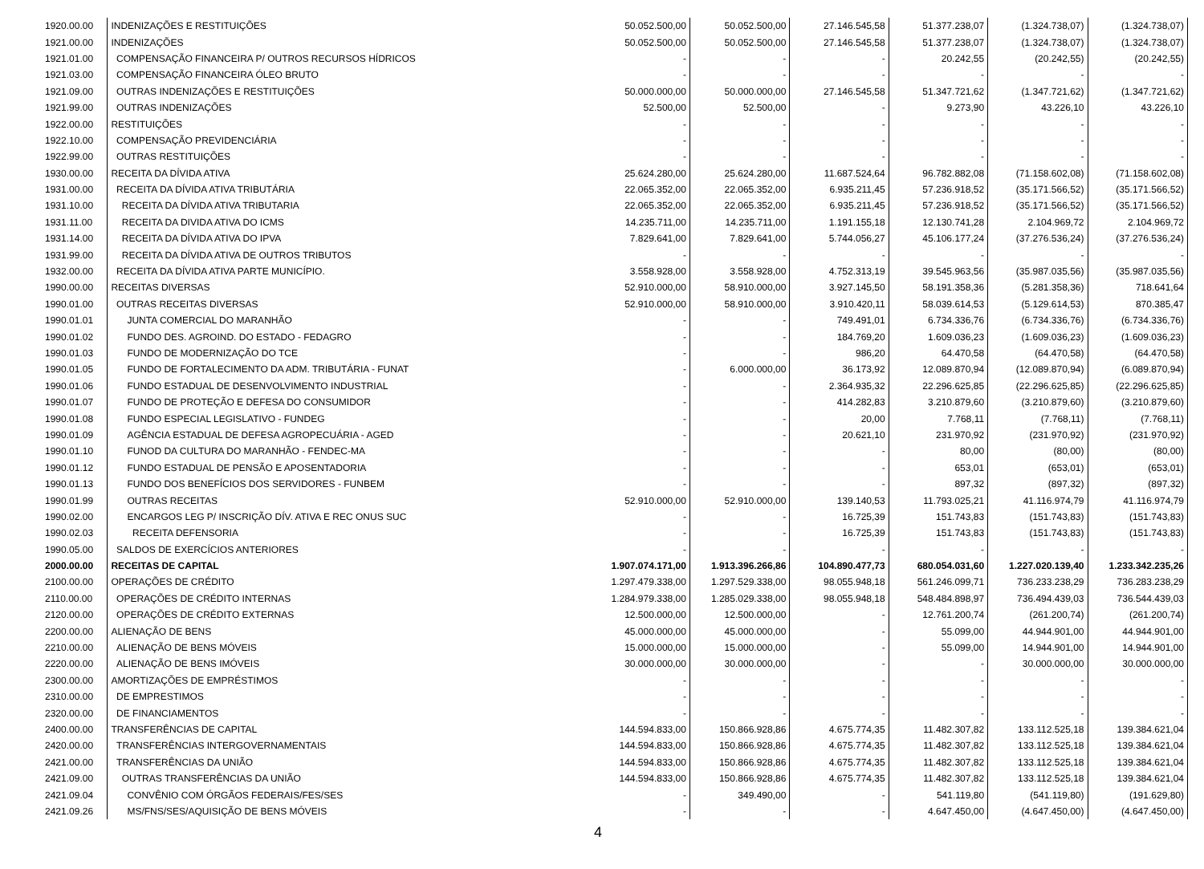| 1920.00.00 | INDENIZAÇÕES E RESTITUIÇÕES | 50.052.500,00 | 50.052.500,00 | 27.146.545,58 | 51.377.238,07 | (1.324.738,07) | (1.324.738,07) |
| 1921.00.00 | INDENIZAÇÕES | 50.052.500,00 | 50.052.500,00 | 27.146.545,58 | 51.377.238,07 | (1.324.738,07) | (1.324.738,07) |
| 1921.01.00 | COMPENSAÇÃO FINANCEIRA P/ OUTROS RECURSOS HÍDRICOS | - | - | - | 20.242,55 | (20.242,55) | (20.242,55) |
| 1921.03.00 | COMPENSAÇÃO FINANCEIRA ÓLEO BRUTO | - | - | - | - | - | - |
| 1921.09.00 | OUTRAS INDENIZAÇÕES E RESTITUIÇÕES | 50.000.000,00 | 50.000.000,00 | 27.146.545,58 | 51.347.721,62 | (1.347.721,62) | (1.347.721,62) |
| 1921.99.00 | OUTRAS INDENIZAÇÕES | 52.500,00 | 52.500,00 | - | 9.273,90 | 43.226,10 | 43.226,10 |
| 1922.00.00 | RESTITUIÇÕES | - | - | - | - | - | - |
| 1922.10.00 | COMPENSAÇÃO PREVIDENCIÁRIA | - | - | - | - | - | - |
| 1922.99.00 | OUTRAS RESTITUIÇÕES | - | - | - | - | - | - |
| 1930.00.00 | RECEITA DA DÍVIDA ATIVA | 25.624.280,00 | 25.624.280,00 | 11.687.524,64 | 96.782.882,08 | (71.158.602,08) | (71.158.602,08) |
| 1931.00.00 | RECEITA DA DÍVIDA ATIVA TRIBUTÁRIA | 22.065.352,00 | 22.065.352,00 | 6.935.211,45 | 57.236.918,52 | (35.171.566,52) | (35.171.566,52) |
| 1931.10.00 | RECEITA DA DÍVIDA ATIVA TRIBUTARIA | 22.065.352,00 | 22.065.352,00 | 6.935.211,45 | 57.236.918,52 | (35.171.566,52) | (35.171.566,52) |
| 1931.11.00 | RECEITA DA DIVIDA ATIVA DO ICMS | 14.235.711,00 | 14.235.711,00 | 1.191.155,18 | 12.130.741,28 | 2.104.969,72 | 2.104.969,72 |
| 1931.14.00 | RECEITA DA DÍVIDA ATIVA DO IPVA | 7.829.641,00 | 7.829.641,00 | 5.744.056,27 | 45.106.177,24 | (37.276.536,24) | (37.276.536,24) |
| 1931.99.00 | RECEITA DA DÍVIDA ATIVA DE OUTROS TRIBUTOS | - | - | - | - | - | - |
| 1932.00.00 | RECEITA DA DÍVIDA ATIVA PARTE MUNICÍPIO. | 3.558.928,00 | 3.558.928,00 | 4.752.313,19 | 39.545.963,56 | (35.987.035,56) | (35.987.035,56) |
| 1990.00.00 | RECEITAS DIVERSAS | 52.910.000,00 | 58.910.000,00 | 3.927.145,50 | 58.191.358,36 | (5.281.358,36) | 718.641,64 |
| 1990.01.00 | OUTRAS RECEITAS DIVERSAS | 52.910.000,00 | 58.910.000,00 | 3.910.420,11 | 58.039.614,53 | (5.129.614,53) | 870.385,47 |
| 1990.01.01 | JUNTA COMERCIAL DO MARANHÃO | - | - | 749.491,01 | 6.734.336,76 | (6.734.336,76) | (6.734.336,76) |
| 1990.01.02 | FUNDO DES. AGROIND. DO ESTADO - FEDAGRO | - | - | 184.769,20 | 1.609.036,23 | (1.609.036,23) | (1.609.036,23) |
| 1990.01.03 | FUNDO DE MODERNIZAÇÃO DO TCE | - | - | 986,20 | 64.470,58 | (64.470,58) | (64.470,58) |
| 1990.01.05 | FUNDO DE FORTALECIMENTO DA ADM. TRIBUTÁRIA - FUNAT | - | 6.000.000,00 | 36.173,92 | 12.089.870,94 | (12.089.870,94) | (6.089.870,94) |
| 1990.01.06 | FUNDO ESTADUAL DE DESENVOLVIMENTO INDUSTRIAL | - | - | 2.364.935,32 | 22.296.625,85 | (22.296.625,85) | (22.296.625,85) |
| 1990.01.07 | FUNDO DE PROTEÇÃO E DEFESA DO CONSUMIDOR | - | - | 414.282,83 | 3.210.879,60 | (3.210.879,60) | (3.210.879,60) |
| 1990.01.08 | FUNDO ESPECIAL LEGISLATIVO - FUNDEG | - | - | 20,00 | 7.768,11 | (7.768,11) | (7.768,11) |
| 1990.01.09 | AGÊNCIA ESTADUAL DE DEFESA AGROPECUÁRIA - AGED | - | - | 20.621,10 | 231.970,92 | (231.970,92) | (231.970,92) |
| 1990.01.10 | FUNOD DA CULTURA DO MARANHÃO - FENDEC-MA | - | - | - | 80,00 | (80,00) | (80,00) |
| 1990.01.12 | FUNDO ESTADUAL DE PENSÃO E APOSENTADORIA | - | - | - | 653,01 | (653,01) | (653,01) |
| 1990.01.13 | FUNDO DOS BENEFÍCIOS DOS SERVIDORES - FUNBEM | - | - | - | 897,32 | (897,32) | (897,32) |
| 1990.01.99 | OUTRAS RECEITAS | 52.910.000,00 | 52.910.000,00 | 139.140,53 | 11.793.025,21 | 41.116.974,79 | 41.116.974,79 |
| 1990.02.00 | ENCARGOS LEG P/ INSCRIÇÃO DÍV. ATIVA E REC ONUS SUC | - | - | 16.725,39 | 151.743,83 | (151.743,83) | (151.743,83) |
| 1990.02.03 | RECEITA DEFENSORIA | - | - | 16.725,39 | 151.743,83 | (151.743,83) | (151.743,83) |
| 1990.05.00 | SALDOS DE EXERCÍCIOS ANTERIORES | - | - | - | - | - | - |
| 2000.00.00 | RECEITAS DE CAPITAL | 1.907.074.171,00 | 1.913.396.266,86 | 104.890.477,73 | 680.054.031,60 | 1.227.020.139,40 | 1.233.342.235,26 |
| 2100.00.00 | OPERAÇÕES DE CRÉDITO | 1.297.479.338,00 | 1.297.529.338,00 | 98.055.948,18 | 561.246.099,71 | 736.233.238,29 | 736.283.238,29 |
| 2110.00.00 | OPERAÇÕES DE CRÉDITO INTERNAS | 1.284.979.338,00 | 1.285.029.338,00 | 98.055.948,18 | 548.484.898,97 | 736.494.439,03 | 736.544.439,03 |
| 2120.00.00 | OPERAÇÕES DE CRÉDITO EXTERNAS | 12.500.000,00 | 12.500.000,00 | - | 12.761.200,74 | (261.200,74) | (261.200,74) |
| 2200.00.00 | ALIENAÇÃO DE BENS | 45.000.000,00 | 45.000.000,00 | - | 55.099,00 | 44.944.901,00 | 44.944.901,00 |
| 2210.00.00 | ALIENAÇÃO DE BENS MÓVEIS | 15.000.000,00 | 15.000.000,00 | - | 55.099,00 | 14.944.901,00 | 14.944.901,00 |
| 2220.00.00 | ALIENAÇÃO DE BENS IMÓVEIS | 30.000.000,00 | 30.000.000,00 | - | - | 30.000.000,00 | 30.000.000,00 |
| 2300.00.00 | AMORTIZAÇÕES DE EMPRÉSTIMOS | - | - | - | - | - | - |
| 2310.00.00 | DE EMPRESTIMOS | - | - | - | - | - | - |
| 2320.00.00 | DE FINANCIAMENTOS | - | - | - | - | - | - |
| 2400.00.00 | TRANSFERÊNCIAS DE CAPITAL | 144.594.833,00 | 150.866.928,86 | 4.675.774,35 | 11.482.307,82 | 133.112.525,18 | 139.384.621,04 |
| 2420.00.00 | TRANSFERÊNCIAS INTERGOVERNAMENTAIS | 144.594.833,00 | 150.866.928,86 | 4.675.774,35 | 11.482.307,82 | 133.112.525,18 | 139.384.621,04 |
| 2421.00.00 | TRANSFERÊNCIAS DA UNIÃO | 144.594.833,00 | 150.866.928,86 | 4.675.774,35 | 11.482.307,82 | 133.112.525,18 | 139.384.621,04 |
| 2421.09.00 | OUTRAS TRANSFERÊNCIAS DA UNIÃO | 144.594.833,00 | 150.866.928,86 | 4.675.774,35 | 11.482.307,82 | 133.112.525,18 | 139.384.621,04 |
| 2421.09.04 | CONVÊNIO COM ÓRGÃOS FEDERAIS/FES/SES | - | 349.490,00 | - | 541.119,80 | (541.119,80) | (191.629,80) |
| 2421.09.26 | MS/FNS/SES/AQUISIÇÃO DE BENS MÓVEIS | - | - | - | 4.647.450,00 | (4.647.450,00) | (4.647.450,00) |
4